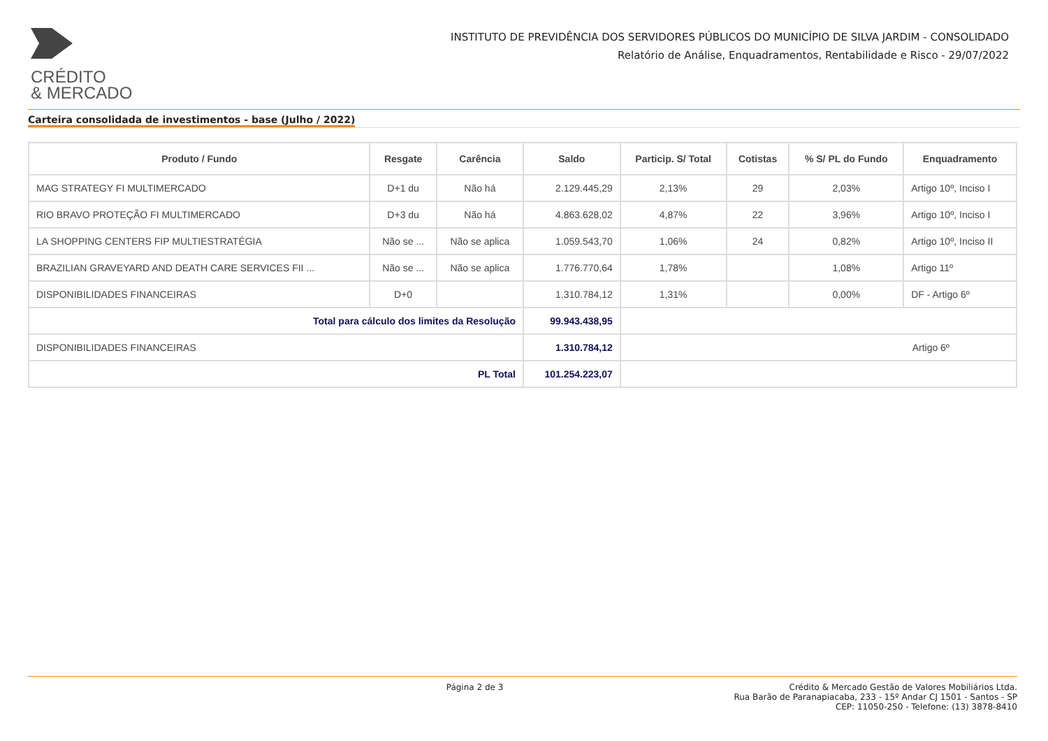CRÉDITO
& MERCADO
INSTITUTO DE PREVIDÊNCIA DOS SERVIDORES PÚBLICOS DO MUNICÍPIO DE SILVA JARDIM - CONSOLIDADO
Relatório de Análise, Enquadramentos, Rentabilidade e Risco - 29/07/2022
Carteira consolidada de investimentos - base (Julho / 2022)
| Produto / Fundo | Resgate | Carência | Saldo | Particip. S/ Total | Cotistas | % S/ PL do Fundo | Enquadramento |
| --- | --- | --- | --- | --- | --- | --- | --- |
| MAG STRATEGY FI MULTIMERCADO | D+1 du | Não há | 2.129.445,29 | 2,13% | 29 | 2,03% | Artigo 10º, Inciso I |
| RIO BRAVO PROTEÇÃO FI MULTIMERCADO | D+3 du | Não há | 4.863.628,02 | 4,87% | 22 | 3,96% | Artigo 10º, Inciso I |
| LA SHOPPING CENTERS FIP MULTIESTRATÉGIA | Não se ... | Não se aplica | 1.059.543,70 | 1,06% | 24 | 0,82% | Artigo 10º, Inciso II |
| BRAZILIAN GRAVEYARD AND DEATH CARE SERVICES FII ... | Não se ... | Não se aplica | 1.776.770,64 | 1,78% | | 1,08% | Artigo 11º |
| DISPONIBILIDADES FINANCEIRAS | D+0 | | 1.310.784,12 | 1,31% | | 0,00% | DF - Artigo 6º |
| Total para cálculo dos limites da Resolução | | | 99.943.438,95 | | | | |
| DISPONIBILIDADES FINANCEIRAS | | | 1.310.784,12 | Artigo 6º | | | |
| PL Total | | | 101.254.223,07 | | | | |
Página 2 de 3 Crédito & Mercado Gestão de Valores Mobiliários Ltda.
Rua Barão de Paranapiacaba, 233 - 15º Andar CJ 1501 - Santos - SP
CEP: 11050-250 - Telefone: (13) 3878-8410